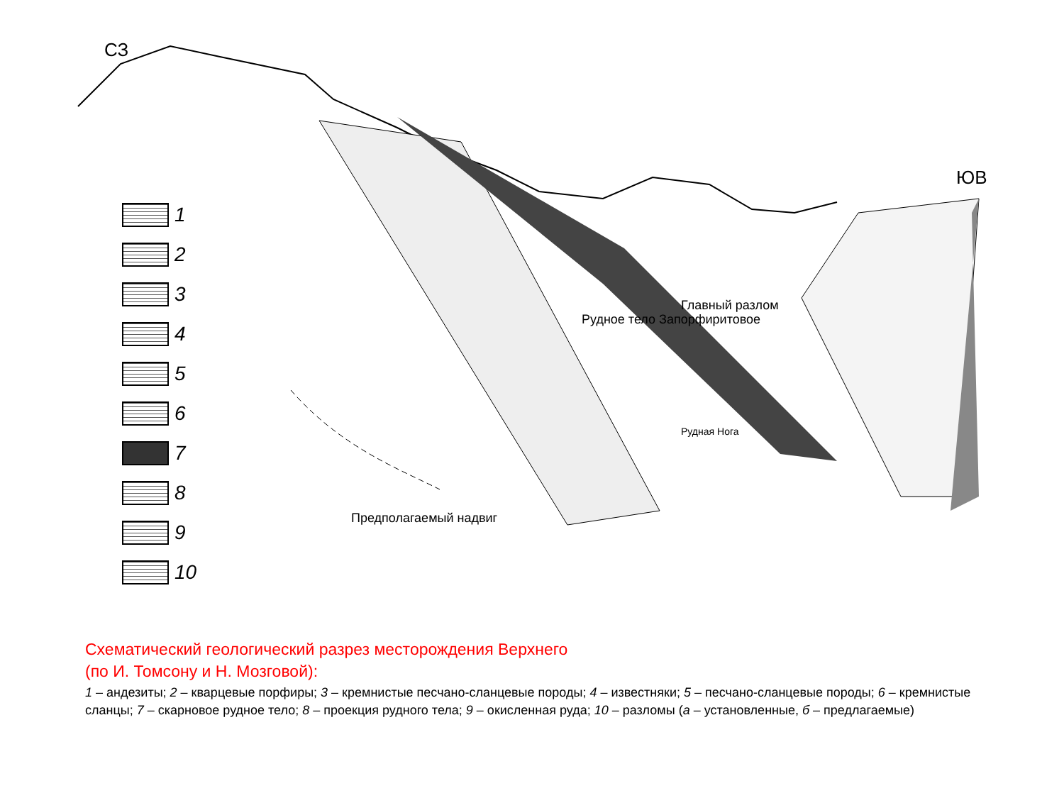СЗ
ЮВ
Рудное тело Запорфиритовое
Главный разлом
Рудная Нога
Предполагаемый надвиг
1
2
3
4
5
6
7
8
9
10
Схематический геологический разрез месторождения Верхнего
(по И. Томсону и Н. Мозговой):
1 – андезиты; 2 – кварцевые порфиры; 3 – кремнистые песчано-сланцевые породы; 4 – известняки; 5 – песчано-сланцевые породы; 6 – кремнистые сланцы; 7 – скарновое рудное тело; 8 – проекция рудного тела; 9 – окисленная руда; 10 – разломы (а – установленные, б – предлагаемые)